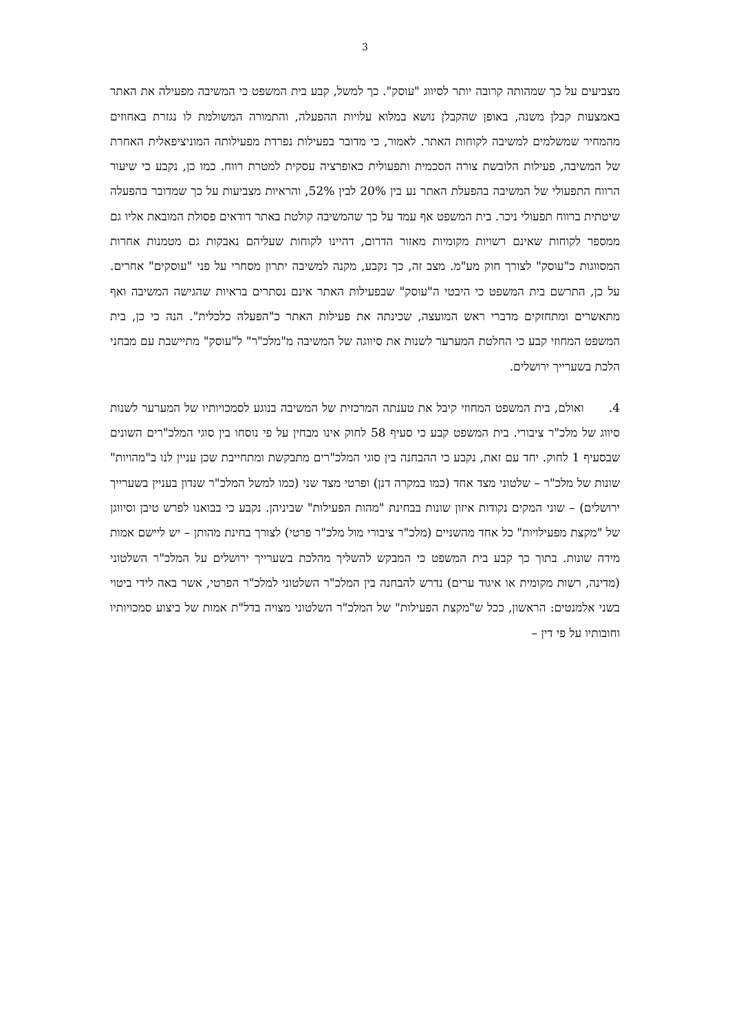3
מצביעים על כך שמהותה קרובה יותר לסיווג "עוסק". כך למשל, קבע בית המשפט כי המשיבה מפעילה את האתר באמצעות קבלן משנה, באופן שהקבלן נושא במלוא עלויות ההפעלה, והתמורה המשולמת לו נגזרת באחוזים מהמחיר שמשלמים למשיבה לקוחות האתר. לאמור, כי מדובר בפעילות נפרדת מפעילותה המוניציפאלית האחרת של המשיבה, פעילות הלובשת צורה הסכמית ותפעולית כאופרציה עסקית למטרת רווח. כמו כן, נקבע כי שיעור הרווח התפעולי של המשיבה בהפעלת האתר נע בין 20% לבין 52%, והראיות מצביעות על כך שמדובר בהפעלה שיטתית ברווח תפעולי ניכר. בית המשפט אף עמד על כך שהמשיבה קולטת באתר דודאים פסולת המובאת אליו גם ממספר לקוחות שאינם רשויות מקומיות מאזור הדרום, דהיינו לקוחות שעליהם נאבקות גם מטמנות אחרות המסווגות כ"עוסק" לצורך חוק מע"מ. מצב זה, כך נקבע, מקנה למשיבה יתרון מסחרי על פני "עוסקים" אחרים. על כן, התרשם בית המשפט כי היבטי ה"עוסק" שבפעילות האתר אינם נסתרים בראיות שהגישה המשיבה ואף מתאשרים ומתחזקים מדברי ראש המועצה, שכינתה את פעילות האתר כ"הפעלה כלכלית". הנה כי כן, בית המשפט המחוזי קבע כי החלטת המערער לשנות את סיווגה של המשיבה מ"מלכ"ר" ל"עוסק" מתיישבת עם מבחני הלכת בשערייך ירושלים.
4. ואולם, בית המשפט המחוזי קיבל את טענתה המרכזית של המשיבה בנוגע לסמכויותיו של המערער לשנות סיווג של מלכ"ר ציבורי. בית המשפט קבע כי סעיף 58 לחוק אינו מבחין על פי נוסחו בין סוגי המלכ"רים השונים שבסעיף 1 לחוק. יחד עם זאת, נקבע כי ההבחנה בין סוגי המלכ"רים מתבקשת ומתחייבת שכן עניין לנו ב"מהויות" שונות של מלכ"ר – שלטוני מצד אחד (כמו במקרה דנן) ופרטי מצד שני (כמו למשל המלכ"ר שנדון בעניין בשערייך ירושלים) – שוני המקים נקודות איזון שונות בבחינת "מהות הפעילות" שביניהן. נקבע כי בבואנו לפרש טיבן וסיווגן של "מקצת מפעילויות" כל אחד מהשניים (מלכ"ר ציבורי מול מלכ"ר פרטי) לצורך בחינת מהותן – יש ליישם אמות מידה שונות. בתוך כך קבע בית המשפט כי המבקש להשליך מהלכת בשערייך ירושלים על המלכ"ר השלטוני (מדינה, רשות מקומית או איגוד ערים) נדרש להבחנה בין המלכ"ר השלטוני למלכ"ר הפרטי, אשר באה לידי ביטוי בשני אלמנטים: הראשון, ככל ש"מקצת הפעילות" של המלכ"ר השלטוני מצויה בדל"ת אמות של ביצוע סמכויותיו וחובותיו על פי דין –